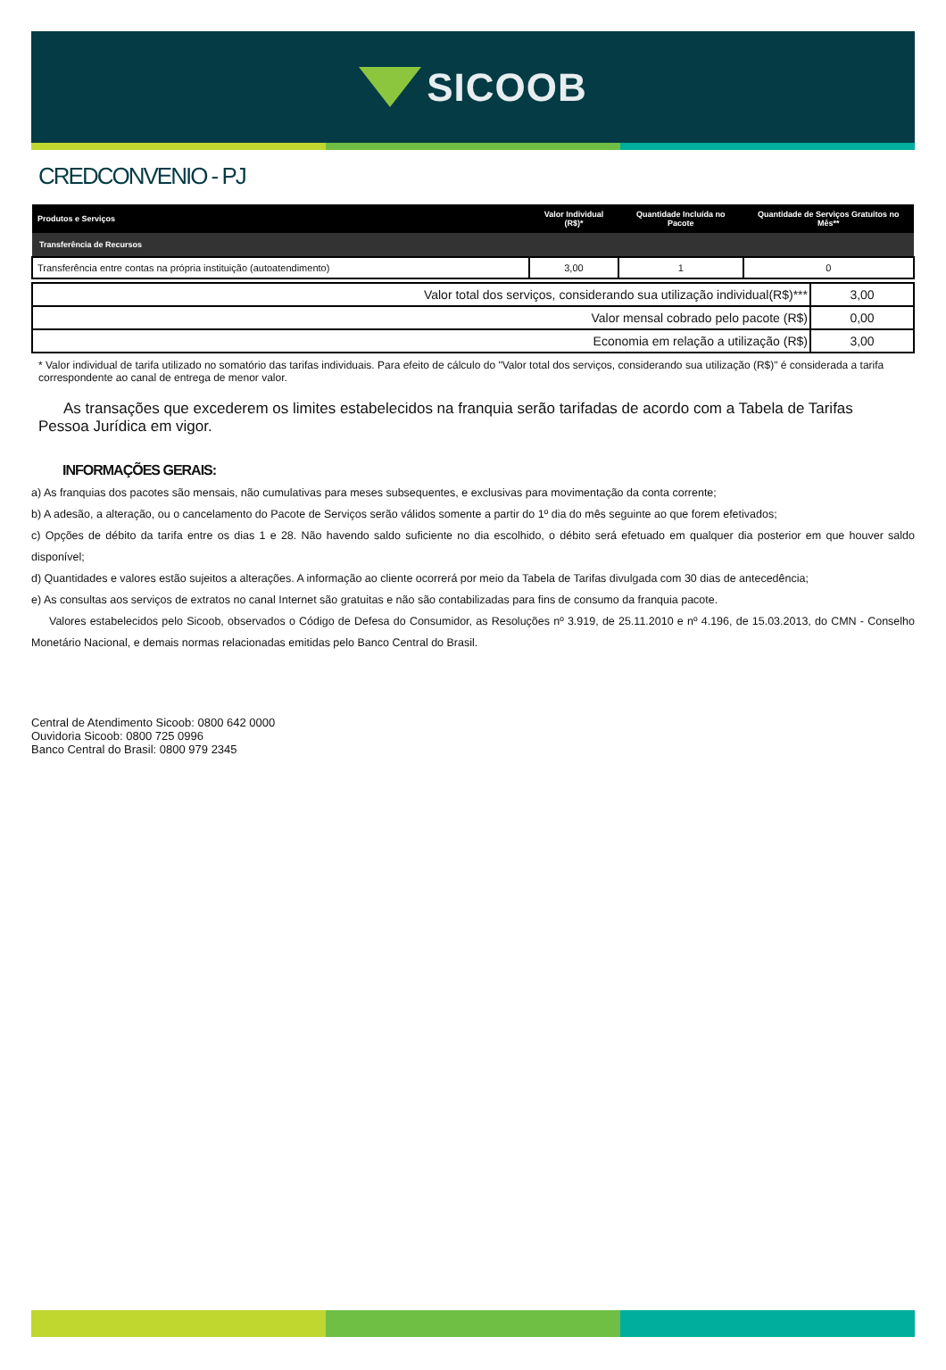SICOOB
CREDCONVENIO - PJ
| Produtos e Serviços | Valor Individual (R$)* | Quantidade Incluída no Pacote | Quantidade de Serviços Gratuitos no Mês** |
| --- | --- | --- | --- |
| Transferência de Recursos | | | |
| Transferência entre contas na própria instituição (autoatendimento) | 3,00 | 1 | 0 |
| Valor total dos serviços, considerando sua utilização individual(R$)*** | 3,00 |
| Valor mensal cobrado pelo pacote (R$) | 0,00 |
| Economia em relação a utilização (R$) | 3,00 |
* Valor individual de tarifa utilizado no somatório das tarifas individuais. Para efeito de cálculo do "Valor total dos serviços, considerando sua utilização (R$)" é considerada a tarifa correspondente ao canal de entrega de menor valor.
As transações que excederem os limites estabelecidos na franquia serão tarifadas de acordo com a Tabela de Tarifas Pessoa Jurídica em vigor.
INFORMAÇÕES GERAIS:
a) As franquias dos pacotes são mensais, não cumulativas para meses subsequentes, e exclusivas para movimentação da conta corrente;
b) A adesão, a alteração, ou o cancelamento do Pacote de Serviços serão válidos somente a partir do 1º dia do mês seguinte ao que forem efetivados;
c) Opções de débito da tarifa entre os dias 1 e 28. Não havendo saldo suficiente no dia escolhido, o débito será efetuado em qualquer dia posterior em que houver saldo disponível;
d) Quantidades e valores estão sujeitos a alterações. A informação ao cliente ocorrerá por meio da Tabela de Tarifas divulgada com 30 dias de antecedência;
e) As consultas aos serviços de extratos no canal Internet são gratuitas e não são contabilizadas para fins de consumo da franquia pacote.
Valores estabelecidos pelo Sicoob, observados o Código de Defesa do Consumidor, as Resoluções nº 3.919, de 25.11.2010 e nº 4.196, de 15.03.2013, do CMN - Conselho Monetário Nacional, e demais normas relacionadas emitidas pelo Banco Central do Brasil.
Central de Atendimento Sicoob: 0800 642 0000
Ouvidoria Sicoob: 0800 725 0996
Banco Central do Brasil: 0800 979 2345